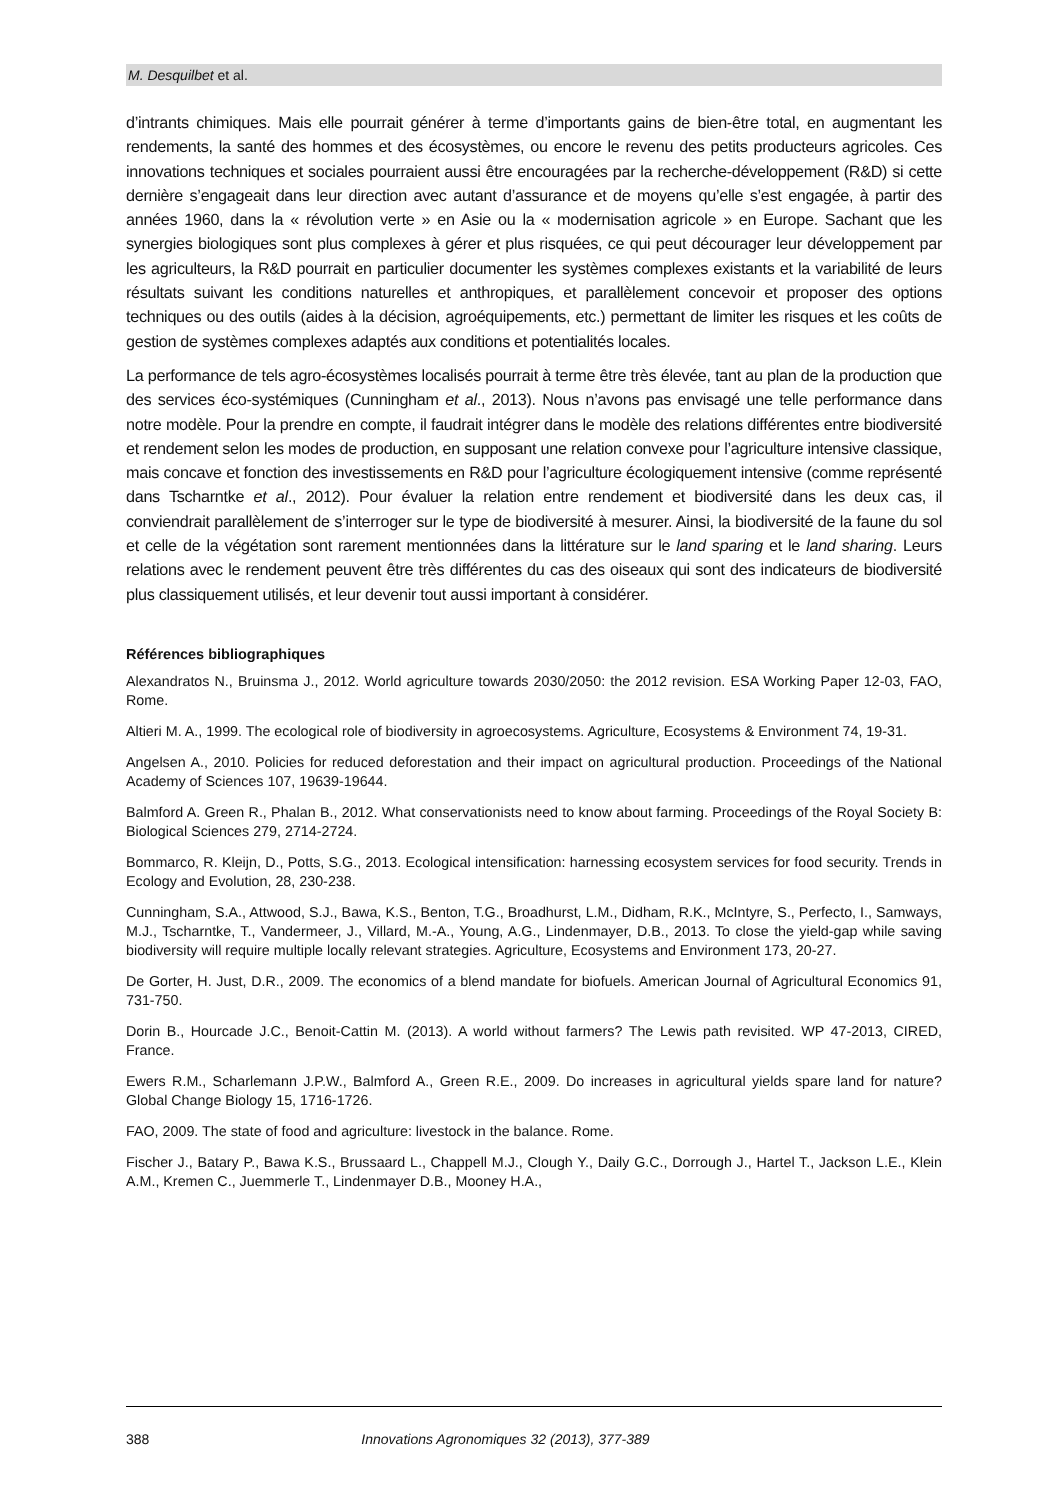M. Desquilbet et al.
d’intrants chimiques. Mais elle pourrait générer à terme d’importants gains de bien-être total, en augmentant les rendements, la santé des hommes et des écosystèmes, ou encore le revenu des petits producteurs agricoles. Ces innovations techniques et sociales pourraient aussi être encouragées par la recherche-développement (R&D) si cette dernière s’engageait dans leur direction avec autant d’assurance et de moyens qu’elle s’est engagée, à partir des années 1960, dans la « révolution verte » en Asie ou la « modernisation agricole » en Europe. Sachant que les synergies biologiques sont plus complexes à gérer et plus risquées, ce qui peut décourager leur développement par les agriculteurs, la R&D pourrait en particulier documenter les systèmes complexes existants et la variabilité de leurs résultats suivant les conditions naturelles et anthropiques, et parallèlement concevoir et proposer des options techniques ou des outils (aides à la décision, agroéquipements, etc.) permettant de limiter les risques et les coûts de gestion de systèmes complexes adaptés aux conditions et potentialités locales.
La performance de tels agro-écosystèmes localisés pourrait à terme être très élevée, tant au plan de la production que des services éco-systémiques (Cunningham et al., 2013). Nous n’avons pas envisagé une telle performance dans notre modèle. Pour la prendre en compte, il faudrait intégrer dans le modèle des relations différentes entre biodiversité et rendement selon les modes de production, en supposant une relation convexe pour l’agriculture intensive classique, mais concave et fonction des investissements en R&D pour l’agriculture écologiquement intensive (comme représenté dans Tscharntke et al., 2012). Pour évaluer la relation entre rendement et biodiversité dans les deux cas, il conviendrait parallèlement de s’interroger sur le type de biodiversité à mesurer. Ainsi, la biodiversité de la faune du sol et celle de la végétation sont rarement mentionnées dans la littérature sur le land sparing et le land sharing. Leurs relations avec le rendement peuvent être très différentes du cas des oiseaux qui sont des indicateurs de biodiversité plus classiquement utilisés, et leur devenir tout aussi important à considérer.
Références bibliographiques
Alexandratos N., Bruinsma J., 2012. World agriculture towards 2030/2050: the 2012 revision. ESA Working Paper 12-03, FAO, Rome.
Altieri M. A., 1999. The ecological role of biodiversity in agroecosystems. Agriculture, Ecosystems & Environment 74, 19-31.
Angelsen A., 2010. Policies for reduced deforestation and their impact on agricultural production. Proceedings of the National Academy of Sciences 107, 19639-19644.
Balmford A. Green R., Phalan B., 2012. What conservationists need to know about farming. Proceedings of the Royal Society B: Biological Sciences 279, 2714-2724.
Bommarco, R. Kleijn, D., Potts, S.G., 2013. Ecological intensification: harnessing ecosystem services for food security. Trends in Ecology and Evolution, 28, 230-238.
Cunningham, S.A., Attwood, S.J., Bawa, K.S., Benton, T.G., Broadhurst, L.M., Didham, R.K., McIntyre, S., Perfecto, I., Samways, M.J., Tscharntke, T., Vandermeer, J., Villard, M.-A., Young, A.G., Lindenmayer, D.B., 2013. To close the yield-gap while saving biodiversity will require multiple locally relevant strategies. Agriculture, Ecosystems and Environment 173, 20-27.
De Gorter, H. Just, D.R., 2009. The economics of a blend mandate for biofuels. American Journal of Agricultural Economics 91, 731-750.
Dorin B., Hourcade J.C., Benoit-Cattin M. (2013). A world without farmers? The Lewis path revisited. WP 47-2013, CIRED, France.
Ewers R.M., Scharlemann J.P.W., Balmford A., Green R.E., 2009. Do increases in agricultural yields spare land for nature? Global Change Biology 15, 1716-1726.
FAO, 2009. The state of food and agriculture: livestock in the balance. Rome.
Fischer J., Batary P., Bawa K.S., Brussaard L., Chappell M.J., Clough Y., Daily G.C., Dorrough J., Hartel T., Jackson L.E., Klein A.M., Kremen C., Juemmerle T., Lindenmayer D.B., Mooney H.A.,
388 Innovations Agronomiques 32 (2013), 377-389